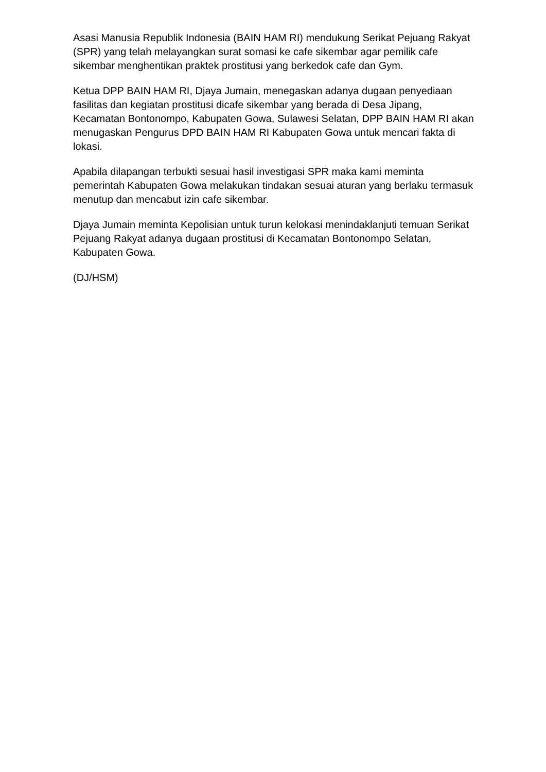Asasi Manusia Republik Indonesia (BAIN HAM RI) mendukung Serikat Pejuang Rakyat (SPR) yang telah melayangkan surat somasi ke cafe sikembar agar pemilik cafe sikembar menghentikan praktek prostitusi yang berkedok cafe dan Gym.
Ketua DPP BAIN HAM RI, Djaya Jumain, menegaskan adanya dugaan penyediaan fasilitas dan kegiatan prostitusi dicafe sikembar yang berada di Desa Jipang, Kecamatan Bontonompo, Kabupaten Gowa, Sulawesi Selatan, DPP BAIN HAM RI akan menugaskan Pengurus DPD BAIN HAM RI Kabupaten Gowa untuk mencari fakta di lokasi.
Apabila dilapangan terbukti sesuai hasil investigasi SPR maka kami meminta pemerintah Kabupaten Gowa melakukan tindakan sesuai aturan yang berlaku termasuk menutup dan mencabut izin cafe sikembar.
Djaya Jumain meminta Kepolisian untuk turun kelokasi menindaklanjuti temuan Serikat Pejuang Rakyat adanya dugaan prostitusi di Kecamatan Bontonompo Selatan, Kabupaten Gowa.
(DJ/HSM)